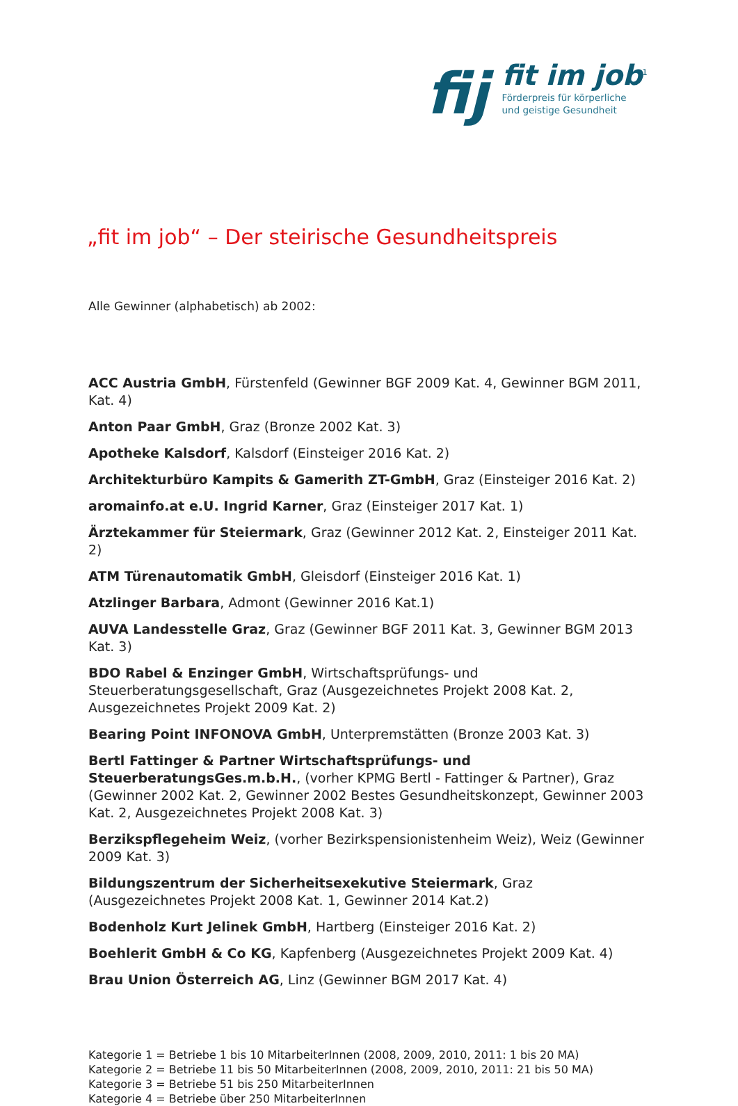fij
fit im job<sup>1</sup>
Förderpreis für körperliche
und geistige Gesundheit
„fit im job“ – Der steirische Gesundheitspreis
Alle Gewinner (alphabetisch) ab 2002:
ACC Austria GmbH, Fürstenfeld (Gewinner BGF 2009 Kat. 4, Gewinner BGM 2011, Kat. 4)
Anton Paar GmbH, Graz (Bronze 2002 Kat. 3)
Apotheke Kalsdorf, Kalsdorf (Einsteiger 2016 Kat. 2)
Architekturbüro Kampits & Gamerith ZT-GmbH, Graz (Einsteiger 2016 Kat. 2)
aromainfo.at e.U. Ingrid Karner, Graz (Einsteiger 2017 Kat. 1)
Ärztekammer für Steiermark, Graz (Gewinner 2012 Kat. 2, Einsteiger 2011 Kat. 2)
ATM Türenautomatik GmbH, Gleisdorf (Einsteiger 2016 Kat. 1)
Atzlinger Barbara, Admont (Gewinner 2016 Kat.1)
AUVA Landesstelle Graz, Graz (Gewinner BGF 2011 Kat. 3, Gewinner BGM 2013 Kat. 3)
BDO Rabel & Enzinger GmbH, Wirtschaftsprüfungs- und Steuerberatungsgesellschaft, Graz (Ausgezeichnetes Projekt 2008 Kat. 2, Ausgezeichnetes Projekt 2009 Kat. 2)
Bearing Point INFONOVA GmbH, Unterpremstätten (Bronze 2003 Kat. 3)
Bertl Fattinger & Partner Wirtschaftsprüfungs- und SteuerberatungsGes.m.b.H., (vorher KPMG Bertl - Fattinger & Partner), Graz (Gewinner 2002 Kat. 2, Gewinner 2002 Bestes Gesundheitskonzept, Gewinner 2003 Kat. 2, Ausgezeichnetes Projekt 2008 Kat. 3)
Berzikspflegeheim Weiz, (vorher Bezirkspensionistenheim Weiz), Weiz (Gewinner 2009 Kat. 3)
Bildungszentrum der Sicherheitsexekutive Steiermark, Graz (Ausgezeichnetes Projekt 2008 Kat. 1, Gewinner 2014 Kat.2)
Bodenholz Kurt Jelinek GmbH, Hartberg (Einsteiger 2016 Kat. 2)
Boehlerit GmbH & Co KG, Kapfenberg (Ausgezeichnetes Projekt 2009 Kat. 4)
Brau Union Österreich AG, Linz (Gewinner BGM 2017 Kat. 4)
Kategorie 1 = Betriebe 1 bis 10 MitarbeiterInnen (2008, 2009, 2010, 2011: 1 bis 20 MA)
Kategorie 2 = Betriebe 11 bis 50 MitarbeiterInnen (2008, 2009, 2010, 2011: 21 bis 50 MA)
Kategorie 3 = Betriebe 51 bis 250 MitarbeiterInnen
Kategorie 4 = Betriebe über 250 MitarbeiterInnen